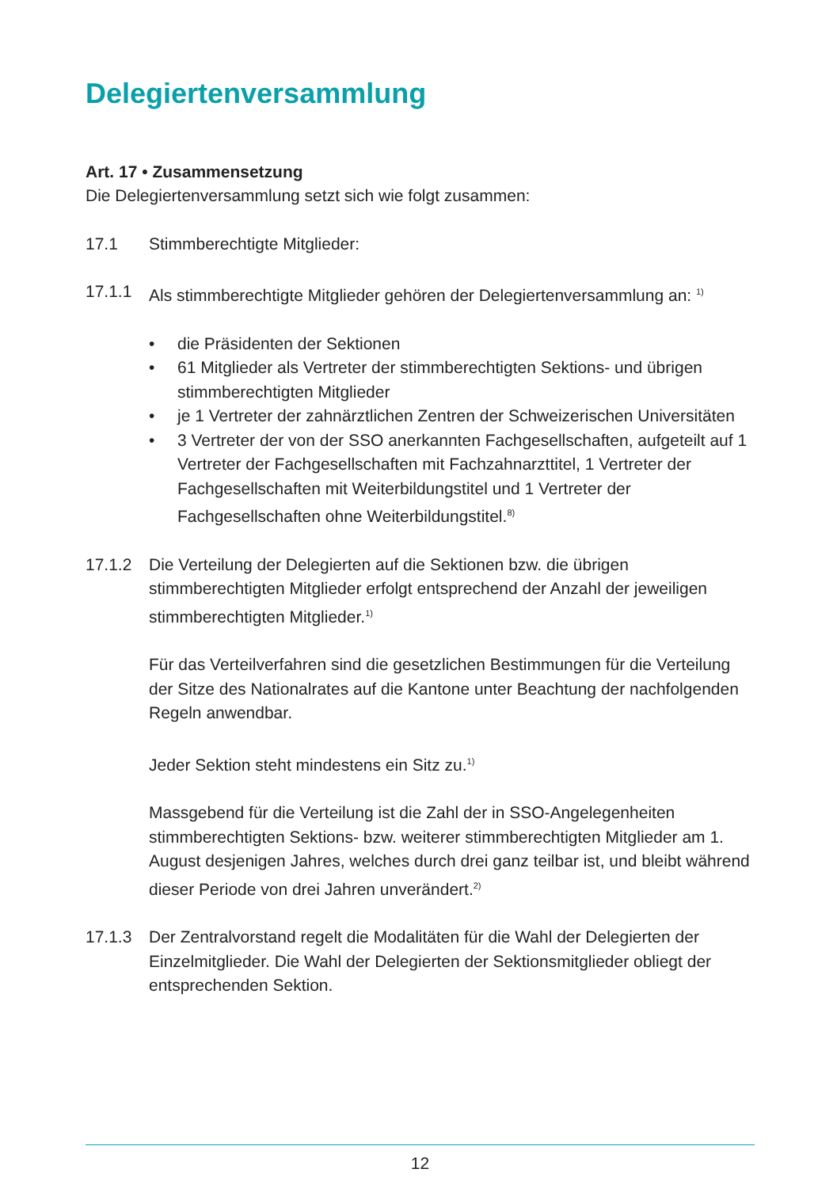Delegiertenversammlung
Art. 17 • Zusammensetzung
Die Delegiertenversammlung setzt sich wie folgt zusammen:
17.1 Stimmberechtigte Mitglieder:
17.1.1 Als stimmberechtigte Mitglieder gehören der Delegiertenversammlung an: <sup>1)</sup>
• die Präsidenten der Sektionen
• 61 Mitglieder als Vertreter der stimmberechtigten Sektions- und übrigen stimmberechtigten Mitglieder
• je 1 Vertreter der zahnärztlichen Zentren der Schweizerischen Universitäten
• 3 Vertreter der von der SSO anerkannten Fachgesellschaften, aufgeteilt auf 1 Vertreter der Fachgesellschaften mit Fachzahnarzttitel, 1 Vertreter der Fachgesellschaften mit Weiterbildungstitel und 1 Vertreter der Fachgesellschaften ohne Weiterbildungstitel.<sup>8)</sup>
17.1.2 Die Verteilung der Delegierten auf die Sektionen bzw. die übrigen stimmberechtigten Mitglieder erfolgt entsprechend der Anzahl der jeweiligen stimmberechtigten Mitglieder.<sup>1)</sup>
Für das Verteilverfahren sind die gesetzlichen Bestimmungen für die Verteilung der Sitze des Nationalrates auf die Kantone unter Beachtung der nachfolgenden Regeln anwendbar.
Jeder Sektion steht mindestens ein Sitz zu.<sup>1)</sup>
Massgebend für die Verteilung ist die Zahl der in SSO-Angelegenheiten stimmberechtigten Sektions- bzw. weiterer stimmberechtigten Mitglieder am 1. August desjenigen Jahres, welches durch drei ganz teilbar ist, und bleibt während dieser Periode von drei Jahren unverändert.<sup>2)</sup>
17.1.3 Der Zentralvorstand regelt die Modalitäten für die Wahl der Delegierten der Einzelmitglieder. Die Wahl der Delegierten der Sektionsmitglieder obliegt der entsprechenden Sektion.
12